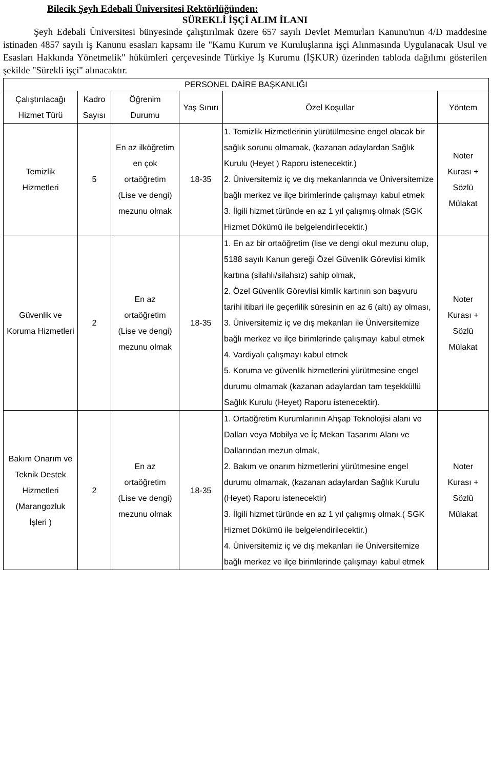Bilecik Şeyh Edebali Üniversitesi Rektörlüğünden:
SÜREKLİ İŞÇİ ALIM İLANI
Şeyh Edebali Üniversitesi bünyesinde çalıştırılmak üzere 657 sayılı Devlet Memurları Kanunu'nun 4/D maddesine istinaden 4857 sayılı iş Kanunu esasları kapsamı ile "Kamu Kurum ve Kuruluşlarına işçi Alınmasında Uygulanacak Usul ve Esasları Hakkında Yönetmelik" hükümleri çerçevesinde Türkiye İş Kurumu (İŞKUR) üzerinden tabloda dağılımı gösterilen şekilde "Sürekli işçi" alınacaktır.
| PERSONEL DAİRE BAŞKANLIĞI | | | | | |
| --- | --- | --- | --- | --- | --- |
| Çalıştırılacağı Hizmet Türü | Kadro Sayısı | Öğrenim Durumu | Yaş Sınırı | Özel Koşullar | Yöntem |
| Temizlik Hizmetleri | 5 | En az ilköğretim en çok ortaöğretim (Lise ve dengi) mezunu olmak | 18-35 | 1. Temizlik Hizmetlerinin yürütülmesine engel olacak bir sağlık sorunu olmamak, (kazanan adaylardan Sağlık Kurulu (Heyet ) Raporu istenecektir.) 2. Üniversitemiz iç ve dış mekanlarında ve Üniversitemize bağlı merkez ve ilçe birimlerinde çalışmayı kabul etmek 3. İlgili hizmet türünde en az 1 yıl çalışmış olmak (SGK Hizmet Dökümü ile belgelendirilecektir.) | Noter Kurası + Sözlü Mülakat |
| Güvenlik ve Koruma Hizmetleri | 2 | En az ortaöğretim (Lise ve dengi) mezunu olmak | 18-35 | 1. En az bir ortaöğretim (lise ve dengi okul mezunu olup, 5188 sayılı Kanun gereği Özel Güvenlik Görevlisi kimlik kartına (silahlı/silahsız) sahip olmak, 2. Özel Güvenlik Görevlisi kimlik kartının son başvuru tarihi itibari ile geçerlilik süresinin en az 6 (altı) ay olması, 3. Üniversitemiz iç ve dış mekanları ile Üniversitemize bağlı merkez ve ilçe birimlerinde çalışmayı kabul etmek 4. Vardiyalı çalışmayı kabul etmek 5. Koruma ve güvenlik hizmetlerini yürütmesine engel durumu olmamak (kazanan adaylardan tam teşekküllü Sağlık Kurulu (Heyet) Raporu istenecektir). | Noter Kurası + Sözlü Mülakat |
| Bakım Onarım ve Teknik Destek Hizmetleri (Marangozluk İşleri ) | 2 | En az ortaöğretim (Lise ve dengi) mezunu olmak | 18-35 | 1. Ortaöğretim Kurumlarının Ahşap Teknolojisi alanı ve Dalları veya Mobilya ve İç Mekan Tasarımı Alanı ve Dallarından mezun olmak, 2. Bakım ve onarım hizmetlerini yürütmesine engel durumu olmamak, (kazanan adaylardan Sağlık Kurulu (Heyet) Raporu istenecektir) 3. İlgili hizmet türünde en az 1 yıl çalışmış olmak.( SGK Hizmet Dökümü ile belgelendirilecektir.) 4. Üniversitemiz iç ve dış mekanları ile Üniversitemize bağlı merkez ve ilçe birimlerinde çalışmayı kabul etmek | Noter Kurası + Sözlü Mülakat |